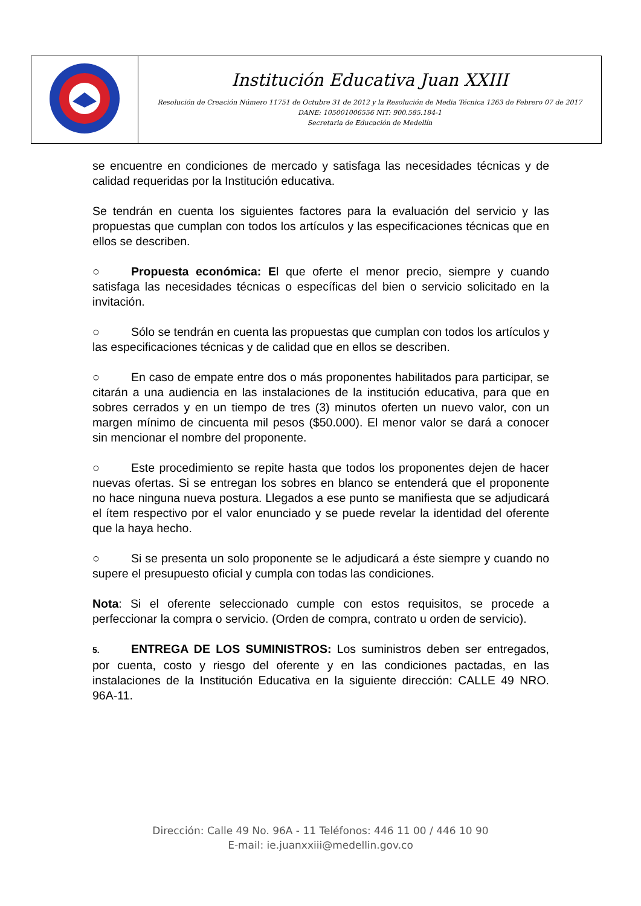| | Institución Educativa Juan XXIII Resolución de Creación Número 11751 de Octubre 31 de 2012 y la Resolución de Media Técnica 1263 de Febrero 07 de 2017 DANE: 105001006556 NIT: 900.585.184-1 Secretaria de Educación de Medellín |
se encuentre en condiciones de mercado y satisfaga las necesidades técnicas y de calidad requeridas por la Institución educativa.
Se tendrán en cuenta los siguientes factores para la evaluación del servicio y las propuestas que cumplan con todos los artículos y las especificaciones técnicas que en ellos se describen.
○ Propuesta económica: El que oferte el menor precio, siempre y cuando satisfaga las necesidades técnicas o específicas del bien o servicio solicitado en la invitación.
○ Sólo se tendrán en cuenta las propuestas que cumplan con todos los artículos y las especificaciones técnicas y de calidad que en ellos se describen.
○ En caso de empate entre dos o más proponentes habilitados para participar, se citarán a una audiencia en las instalaciones de la institución educativa, para que en sobres cerrados y en un tiempo de tres (3) minutos oferten un nuevo valor, con un margen mínimo de cincuenta mil pesos ($50.000). El menor valor se dará a conocer sin mencionar el nombre del proponente.
○ Este procedimiento se repite hasta que todos los proponentes dejen de hacer nuevas ofertas. Si se entregan los sobres en blanco se entenderá que el proponente no hace ninguna nueva postura. Llegados a ese punto se manifiesta que se adjudicará el ítem respectivo por el valor enunciado y se puede revelar la identidad del oferente que la haya hecho.
○ Si se presenta un solo proponente se le adjudicará a éste siempre y cuando no supere el presupuesto oficial y cumpla con todas las condiciones.
Nota: Si el oferente seleccionado cumple con estos requisitos, se procede a perfeccionar la compra o servicio. (Orden de compra, contrato u orden de servicio).
5. ENTREGA DE LOS SUMINISTROS: Los suministros deben ser entregados, por cuenta, costo y riesgo del oferente y en las condiciones pactadas, en las instalaciones de la Institución Educativa en la siguiente dirección: CALLE 49 NRO. 96A-11.
Dirección: Calle 49 No. 96A - 11 Teléfonos: 446 11 00 / 446 10 90
E-mail: ie.juanxxiii@medellin.gov.co